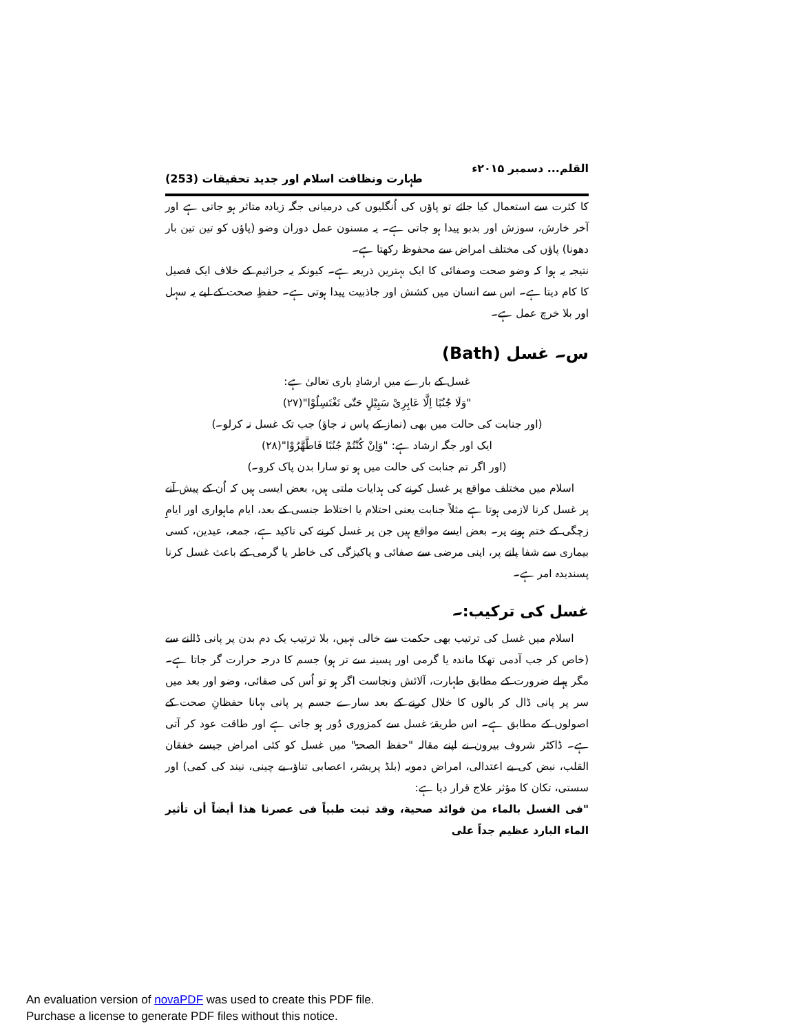القلم... دسمبر ۲۰۱۵ء طہارت ونظافت اسلام اور جدید تحقیقات (253)
کا کثرت سے استعمال کیا جائے تو پاؤں کی اُنگلیوں کی درمیانی جگہ زیادہ متاثر ہو جاتی ہے اور آخر خارش، سوزش اور بدبو پیدا ہو جاتی ہے۔ یہ مسنون عمل دوران وضو (پاؤں کو تین تین بار دھونا) پاؤں کی مختلف امراض سے محفوظ رکھتا ہے۔
نتیجہ یہ ہوا کہ وضو صحت وصفائی کا ایک بہترین ذریعہ ہے۔ کیونکہ یہ جراثیم کے خلاف ایک فصیل کا کام دیتا ہے۔ اس سے انسان میں کشش اور جاذبیت پیدا ہوتی ہے۔ حفظِ صحت کے لیے یہ سہل اور بلا خرچ عمل ہے۔
س۔ غسل (Bath)
غسل کے بارے میں ارشادِ باری تعالیٰ ہے:
"وَلَا جُنُبًا اِلَّا عَابِرِیْ سَبِیْلٍ حَتّٰی تَغْتَسِلُوْا"(۲۷)
(اور جنابت کی حالت میں بھی (نماز کے پاس نہ جاؤ) جب تک غسل نہ کرلو۔)
ایک اور جگہ ارشاد ہے: "وَاِنْ کُنْتُمْ جُنُبًا فَاطَّهَّرُوْا"(۲۸)
(اور اگر تم جنابت کی حالت میں ہو تو سارا بدن پاک کرو۔)
اسلام میں مختلف مواقع پر غسل کرنے کی ہدایات ملتی ہیں، بعض ایسی ہیں کہ اُن کے پیش آنے پر غسل کرنا لازمی ہوتا ہے مثلاً جنابت یعنی احتلام یا اختلاط جنسی کے بعد، ایام ماہواری اور ایامِ زچگی کے ختم ہونے پر۔ بعض ایسے مواقع ہیں جن پر غسل کرنے کی تاکید ہے، جمعہ، عیدین، کسی بیماری سے شفا پانے پر، اپنی مرضی سے صفائی و پاکیزگی کی خاطر یا گرمی کے باعث غسل کرنا پسندیدہ امر ہے۔
غسل کی ترکیب:۔
اسلام میں غسل کی ترتیب بھی حکمت سے خالی نہیں، بلا ترتیب یک دم بدن پر پانی ڈالنے سے (خاص کر جب آدمی تھکا ماندہ یا گرمی اور پسینہ سے تر ہو) جسم کا درجہ حرارت گر جاتا ہے۔ مگر پہلے ضرورت کے مطابق طہارت، آلائش ونجاست اگر ہو تو اُس کی صفائی، وضو اور بعد میں سر پر پانی ڈال کر بالوں کا خلال کرنے کے بعد سارے جسم پر پانی بہانا حفظانِ صحت کے اصولوں کے مطابق ہے۔ اس طریقۂ غسل سے کمزوری دُور ہو جاتی ہے اور طاقت عود کر آتی ہے۔ ڈاکٹر شروف بیرون نے اپنے مقالہ "حفظ الصحۃ" میں غسل کو کئی امراض جیسے خفقان القلب، نبض کی بے اعتدالی، امراض دمویہ (بلڈ پریشر، اعصابی تناؤ، بے چینی، نیند کی کمی) اور سستی، تکان کا مؤثر علاج قرار دیا ہے:
"فی الغسل بالماء من فوائد صحیة، وقد ثبت طبیاً فی عصرنا هذا أیضاً أن تأثیر الماء البارد عظیم جداً علی
An evaluation version of novaPDF was used to create this PDF file.
Purchase a license to generate PDF files without this notice.